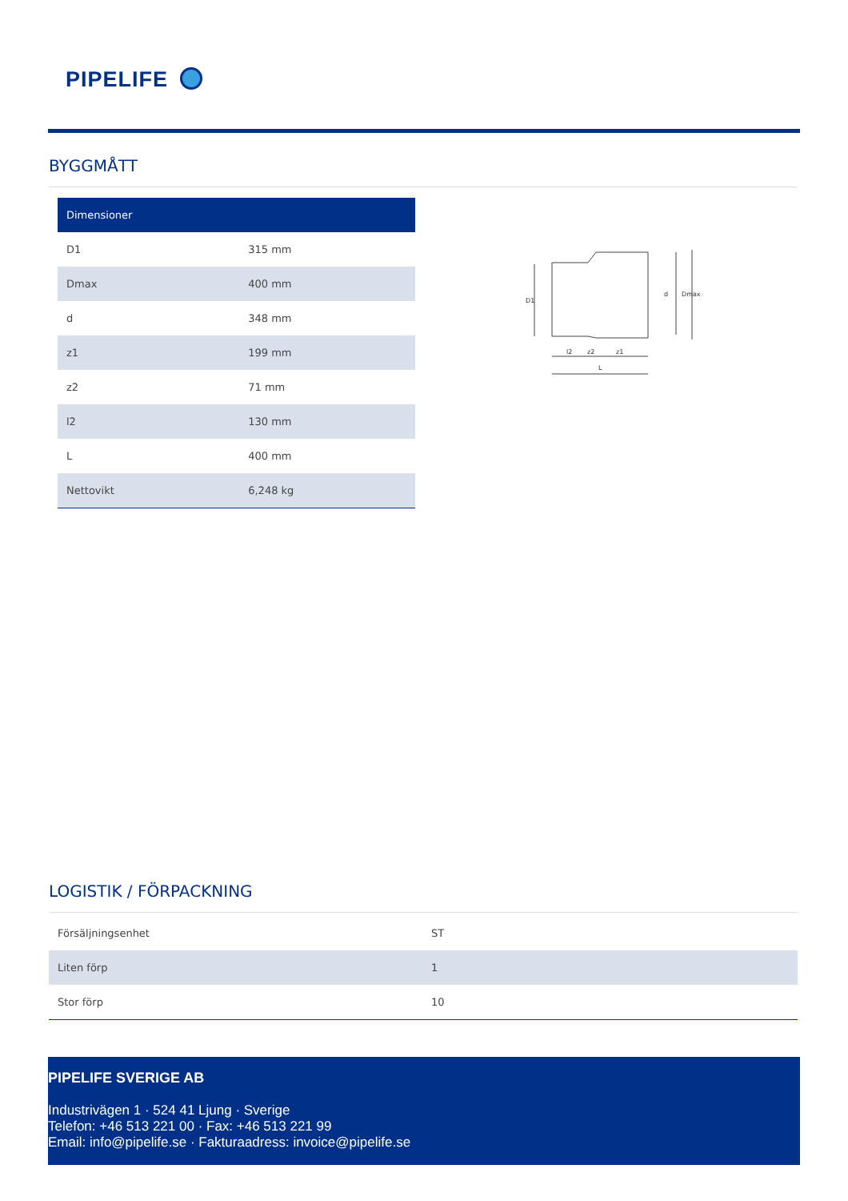PIPELIFE
BYGGMÅTT
| Dimensioner | |
| --- | --- |
| D1 | 315 mm |
| Dmax | 400 mm |
| d | 348 mm |
| z1 | 199 mm |
| z2 | 71 mm |
| l2 | 130 mm |
| L | 400 mm |
| Nettovikt | 6,248 kg |
D1
d
Dmax
l2
z2
z1
L
LOGISTIK / FÖRPACKNING
| Försäljningsenhet | ST |
| Liten förp | 1 |
| Stor förp | 10 |
PIPELIFE SVERIGE AB
Industrivägen 1 · 524 41 Ljung · Sverige
Telefon: +46 513 221 00 · Fax: +46 513 221 99
Email: info@pipelife.se · Fakturaadress: invoice@pipelife.se